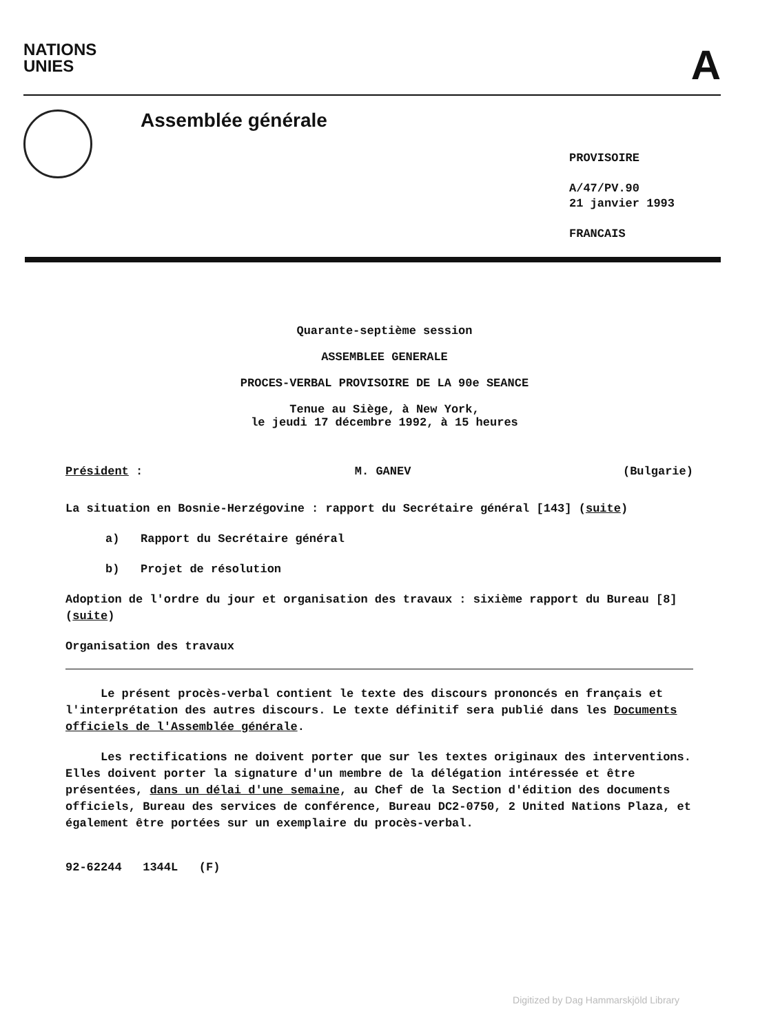NATIONS
UNIES
A
Assemblée générale
PROVISOIRE
A/47/PV.90
21 janvier 1993
FRANCAIS
Quarante-septième session
ASSEMBLEE GENERALE
PROCES-VERBAL PROVISOIRE DE LA 90e SEANCE
Tenue au Siège, à New York,
le jeudi 17 décembre 1992, à 15 heures
Président : M. GANEV (Bulgarie)
La situation en Bosnie-Herzégovine : rapport du Secrétaire général [143] (suite)
a) Rapport du Secrétaire général
b) Projet de résolution
Adoption de l'ordre du jour et organisation des travaux : sixième rapport du Bureau [8] (suite)
Organisation des travaux
Le présent procès-verbal contient le texte des discours prononcés en français et l'interprétation des autres discours. Le texte définitif sera publié dans les Documents officiels de l'Assemblée générale.
Les rectifications ne doivent porter que sur les textes originaux des interventions. Elles doivent porter la signature d'un membre de la délégation intéressée et être présentées, dans un délai d'une semaine, au Chef de la Section d'édition des documents officiels, Bureau des services de conférence, Bureau DC2-0750, 2 United Nations Plaza, et également être portées sur un exemplaire du procès-verbal.
92-62244 1344L (F)
Digitized by Dag Hammarskjöld Library